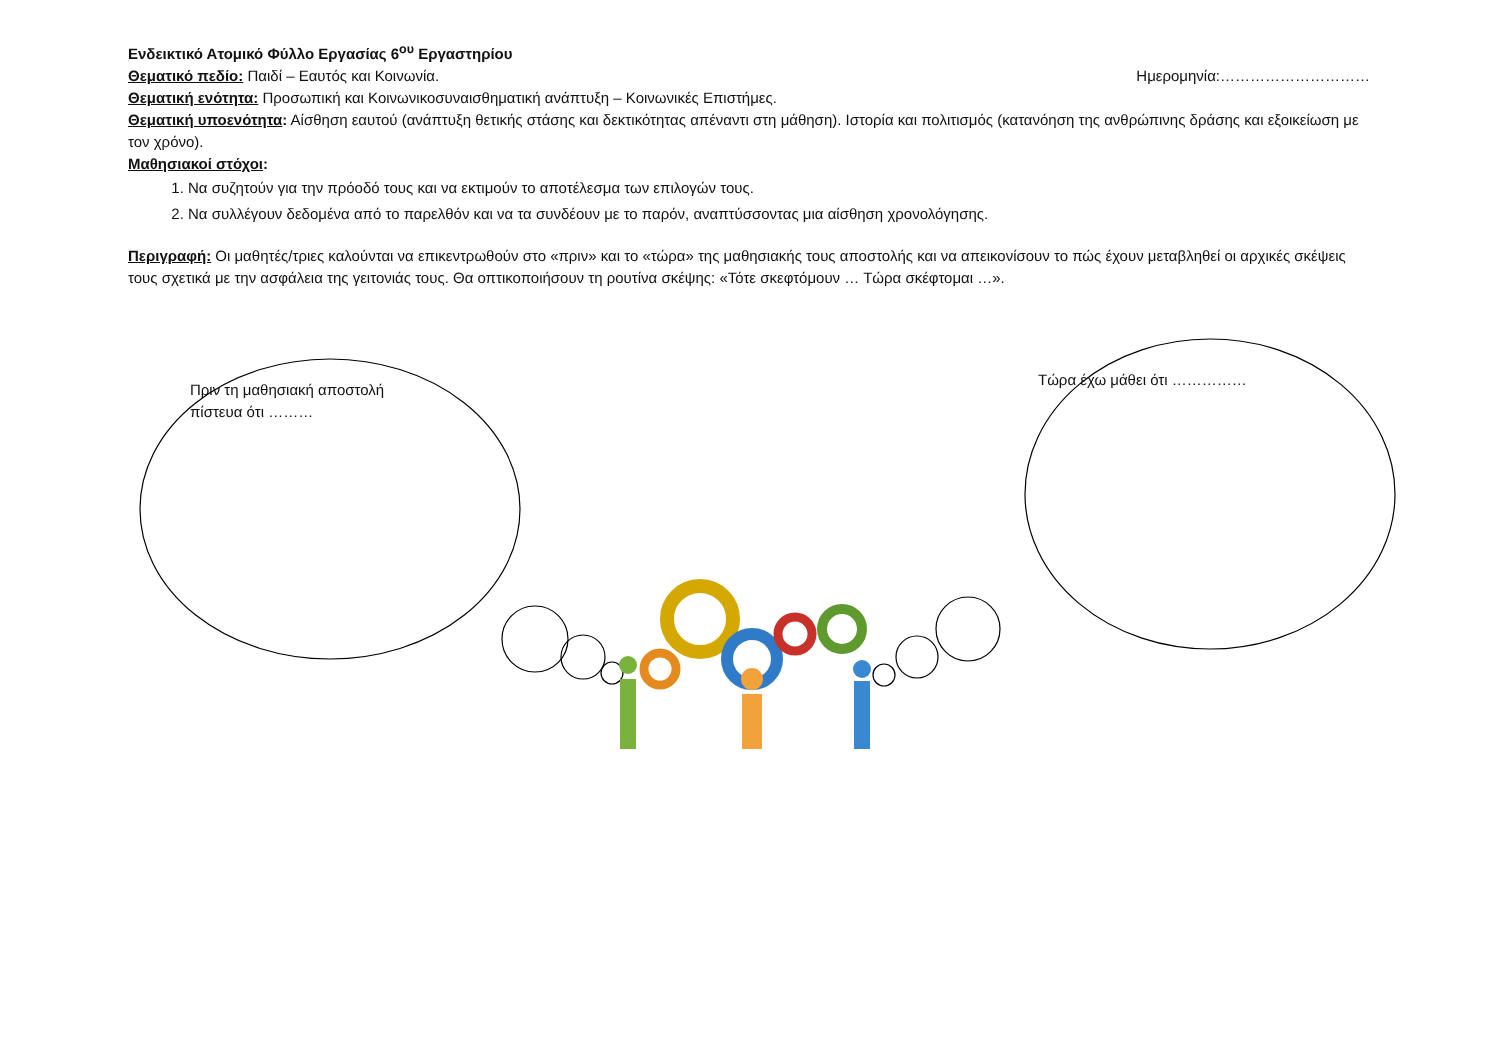Ενδεικτικό Ατομικό Φύλλο Εργασίας 6<sup>ου</sup> Εργαστηρίου
Θεματικό πεδίο: Παιδί – Εαυτός και Κοινωνία. Ημερομηνία:…………………………
Θεματική ενότητα: Προσωπική και Κοινωνικοσυναισθηματική ανάπτυξη – Κοινωνικές Επιστήμες.
Θεματική υποενότητα: Αίσθηση εαυτού (ανάπτυξη θετικής στάσης και δεκτικότητας απέναντι στη μάθηση). Ιστορία και πολιτισμός (κατανόηση της ανθρώπινης δράσης και εξοικείωση με τον χρόνο).
Μαθησιακοί στόχοι:
1. Να συζητούν για την πρόοδό τους και να εκτιμούν το αποτέλεσμα των επιλογών τους.
2. Να συλλέγουν δεδομένα από το παρελθόν και να τα συνδέουν με το παρόν, αναπτύσσοντας μια αίσθηση χρονολόγησης.
Περιγραφή: Οι μαθητές/τριες καλούνται να επικεντρωθούν στο «πριν» και το «τώρα» της μαθησιακής τους αποστολής και να απεικονίσουν το πώς έχουν μεταβληθεί οι αρχικές σκέψεις τους σχετικά με την ασφάλεια της γειτονιάς τους. Θα οπτικοποιήσουν τη ρουτίνα σκέψης: «Τότε σκεφτόμουν … Τώρα σκέφτομαι …».
Πριν τη μαθησιακή αποστολή πίστευα ότι ………
Τώρα έχω μάθει ότι ……………